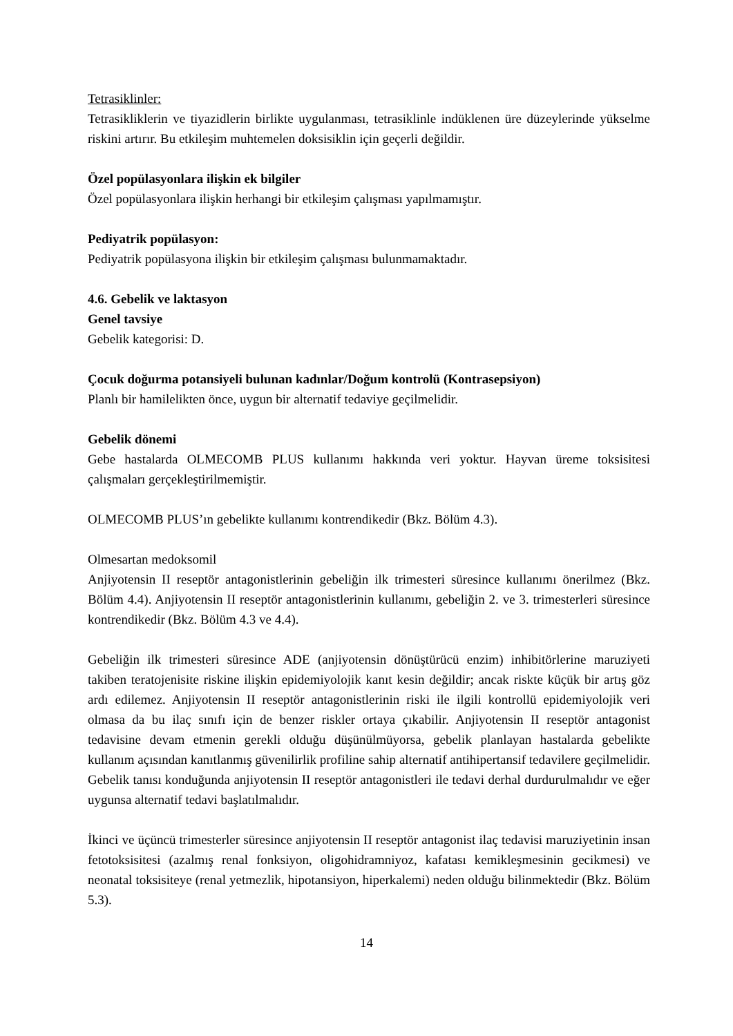Tetrasiklinler:
Tetrasikliklerin ve tiyazidlerin birlikte uygulanması, tetrasiklinle indüklenen üre düzeylerinde yükselme riskini artırır. Bu etkileşim muhtemelen doksisiklin için geçerli değildir.
Özel popülasyonlara ilişkin ek bilgiler
Özel popülasyonlara ilişkin herhangi bir etkileşim çalışması yapılmamıştır.
Pediyatrik popülasyon:
Pediyatrik popülasyona ilişkin bir etkileşim çalışması bulunmamaktadır.
4.6. Gebelik ve laktasyon
Genel tavsiye
Gebelik kategorisi: D.
Çocuk doğurma potansiyeli bulunan kadınlar/Doğum kontrolü (Kontrasepsiyon)
Planlı bir hamilelikten önce, uygun bir alternatif tedaviye geçilmelidir.
Gebelik dönemi
Gebe hastalarda OLMECOMB PLUS kullanımı hakkında veri yoktur. Hayvan üreme toksisitesi çalışmaları gerçekleştirilmemiştir.
OLMECOMB PLUS’ın gebelikte kullanımı kontrendikedir (Bkz. Bölüm 4.3).
Olmesartan medoksomil
Anjiyotensin II reseptör antagonistlerinin gebeliğin ilk trimesteri süresince kullanımı önerilmez (Bkz. Bölüm 4.4). Anjiyotensin II reseptör antagonistlerinin kullanımı, gebeliğin 2. ve 3. trimesterleri süresince kontrendikedir (Bkz. Bölüm 4.3 ve 4.4).
Gebeliğin ilk trimesteri süresince ADE (anjiyotensin dönüştürücü enzim) inhibitörlerine maruziyeti takiben teratojenisite riskine ilişkin epidemiyolojik kanıt kesin değildir; ancak riskte küçük bir artış göz ardı edilemez. Anjiyotensin II reseptör antagonistlerinin riski ile ilgili kontrollü epidemiyolojik veri olmasa da bu ilaç sınıfı için de benzer riskler ortaya çıkabilir. Anjiyotensin II reseptör antagonist tedavisine devam etmenin gerekli olduğu düşünülmüyorsa, gebelik planlayan hastalarda gebelikte kullanım açısından kanıtlanmış güvenilirlik profiline sahip alternatif antihipertansif tedavilere geçilmelidir. Gebelik tanısı konduğunda anjiyotensin II reseptör antagonistleri ile tedavi derhal durdurulmalıdır ve eğer uygunsa alternatif tedavi başlatılmalıdır.
İkinci ve üçüncü trimesterler süresince anjiyotensin II reseptör antagonist ilaç tedavisi maruziyetinin insan fetotoksisitesi (azalmış renal fonksiyon, oligohidramniyoz, kafatası kemikleşmesinin gecikmesi) ve neonatal toksisiteye (renal yetmezlik, hipotansiyon, hiperkalemi) neden olduğu bilinmektedir (Bkz. Bölüm 5.3).
14